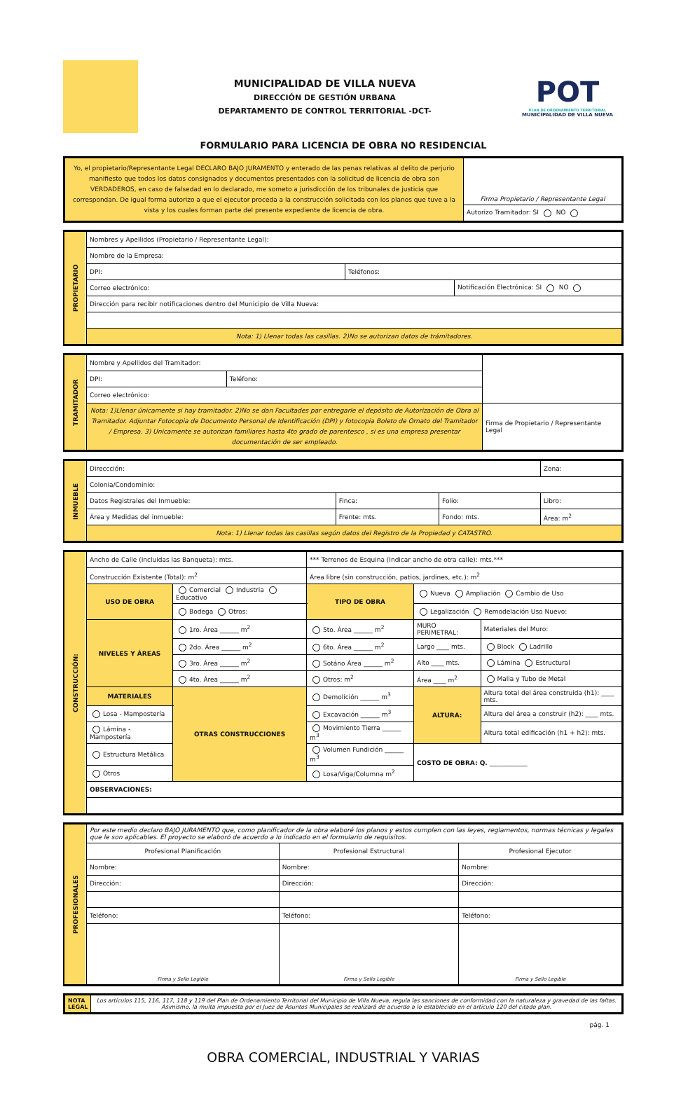MUNICIPALIDAD DE VILLA NUEVA
DIRECCIÓN DE GESTIÓN URBANA
DEPARTAMENTO DE CONTROL TERRITORIAL -DCT-
POT
PLAN DE ORDENAMIENTO TERRITORIAL
MUNICIPALIDAD DE VILLA NUEVA
FORMULARIO PARA LICENCIA DE OBRA NO RESIDENCIAL
| Yo, el propietario/Representante Legal DECLARO BAJO JURAMENTO y enterado de las penas relativas al delito de perjurio manifiesto que todos los datos consignados y documentos presentados con la solicitud de licencia de obra son VERDADEROS, en caso de falsedad en lo declarado, me someto a jurisdicción de los tribunales de justicia que correspondan. De igual forma autorizo a que el ejecutor proceda a la construcción solicitada con los planos que tuve a la vista y los cuales forman parte del presente expediente de licencia de obra. | Firma Propietario / Representante Legal |
| | Autorizo Tramitador: SI NO |
| PROPIETARIO | Nombres y Apellidos (Propietario / Representante Legal): | | |
| | Nombre de la Empresa: | | |
| | DPI: | Teléfonos: | |
| | Correo electrónico: | | Notificación Electrónica: SI NO |
| | Dirección para recibir notificaciones dentro del Municipio de Villa Nueva: | | |
| | Nota: 1) Llenar todas las casillas. 2)No se autorizan datos de trámitadores. | | |
| TRAMITADOR | Nombre y Apellidos del Tramitador: | | |
| | DPI: | Teléfono: | |
| | Correo electrónico: | | |
| | Nota: 1)Llenar únicamente si hay tramitador. 2)No se dan Facultades par entregarle el depósito de Autorización de Obra al Tramitador. Adjuntar Fotocopia de Documento Personal de Identificación (DPI) y fotocopia Boleto de Ornato del Tramitador / Empresa. 3) Unicamente se autorizan familiares hasta 4to grado de parentesco , si es una empresa presentar documentación de ser empleado. | | Firma de Propietario / Representante Legal |
| INMUEBLE | Direccción: | | | Zona: |
| | Colonia/Condominio: | | | |
| | Datos Registrales del Inmueble: | Finca: | Folio: | Libro: |
| | Área y Medidas del inmueble: | Frente: mts. | Fondo: mts. | Área: m<sup>2</sup> |
| | Nota: 1) Llenar todas las casillas según datos del Registro de la Propiedad y CATASTRO. | | | |
| CONSTRUCCIÓN: | Ancho de Calle (Incluidas las Banqueta): mts. | | | | *** Terrenos de Esquina (Indicar ancho de otra calle): mts.*** | | |
| | Construcción Existente (Total): m<sup>2</sup> | | | | Área libre (sin construcción, patios, jardines, etc.): m<sup>2</sup> | | |
| | USO DE OBRA | Comercial Industria Educativo | | | TIPO DE OBRA | Nueva Ampliación Cambio de Uso | |
| | | Bodega Otros: | | | | Legalización Remodelación Uso Nuevo: | |
| | NIVELES Y ÁREAS | 1ro. Área ______ m<sup>2</sup> | | 5to. Área ______ m<sup>2</sup> | | MURO PERIMETRAL: | Materiales del Muro: |
| | | 2do. Área ______ m<sup>2</sup> | | 6to. Área ______ m<sup>2</sup> | | Largo ____ mts. | Block Ladrillo |
| | | 3ro. Área ______ m<sup>2</sup> | | Sotáno Área ______ m<sup>2</sup> | | Alto ____ mts. | Lámina Estructural |
| | | 4to. Área ______ m<sup>2</sup> | | Otros: m<sup>2</sup> | | Área ____ m<sup>2</sup> | Malla y Tubo de Metal |
| | MATERIALES | | OTRAS CONSTRUCCIONES | Demolición ______ m<sup>3</sup> | | ALTURA: | Altura total del área construida (h1): ____ mts. |
| | Losa - Mampostería | | | Excavación ______ m<sup>3</sup> | | | Altura del área a construir (h2): ____ mts. |
| | Lámina - Mampostería | | | Movimiento Tierra ______ m<sup>3</sup> | | | Altura total edificación (h1 + h2): mts. |
| | Estructura Metálica | | | Volumen Fundición ______ m<sup>3</sup> | | COSTO DE OBRA: Q. ____________ | |
| | Otros | | | Losa/Viga/Columna m<sup>2</sup> | | | |
| | OBSERVACIONES: | | | | | | |
| PROFESIONALES | Por este medio declaro BAJO JURAMENTO que, como planificador de la obra elaboré los planos y estos cumplen con las leyes, reglamentos, normas técnicas y legales que le son aplicables. El proyecto se elaboró de acuerdo a lo indicado en el formulario de requisitos. | | |
| | Profesional Planificación | Profesional Estructural | Profesional Ejecutor |
| | Nombre: | Nombre: | Nombre: |
| | Dirección: | Dirección: | Dirección: |
| | Teléfono: | Teléfono: | Teléfono: |
| | Firma y Sello Legible | Firma y Sello Legible | Firma y Sello Legible |
| NOTA LEGAL | Los artículos 115, 116, 117, 118 y 119 del Plan de Ordenamiento Territorial del Municipio de Villa Nueva, regula las sanciones de conformidad con la naturaleza y gravedad de las faltas. Asimismo, la multa impuesta por el Juez de Asuntos Municipales se realizará de acuerdo a lo establecido en el artículo 120 del citado plan. |
pág. 1
OBRA COMERCIAL, INDUSTRIAL Y VARIAS